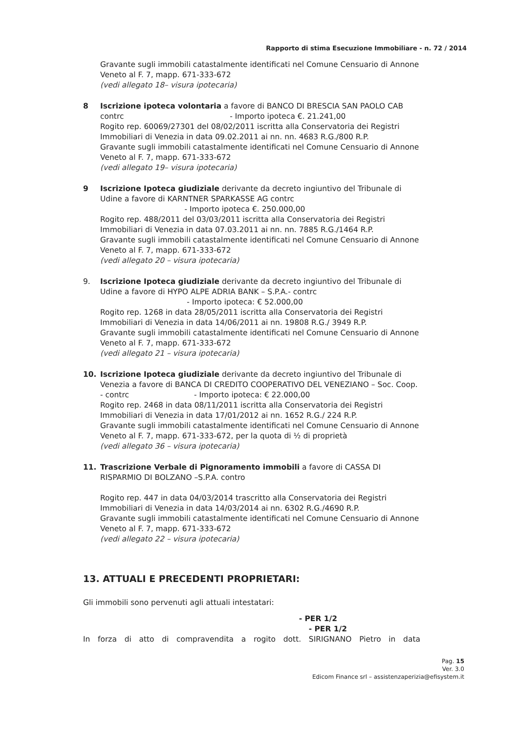Rapporto di stima Esecuzione Immobiliare - n. 72 / 2014
Gravante sugli immobili catastalmente identificati nel Comune Censuario di Annone Veneto al F. 7, mapp. 671-333-672
(vedi allegato 18– visura ipotecaria)
8 Iscrizione ipoteca volontaria a favore di BANCO DI BRESCIA SAN PAOLO CAB
contrc - Importo ipoteca €. 21.241,00
Rogito rep. 60069/27301 del 08/02/2011 iscritta alla Conservatoria dei Registri Immobiliari di Venezia in data 09.02.2011 ai nn. nn. 4683 R.G./800 R.P.
Gravante sugli immobili catastalmente identificati nel Comune Censuario di Annone Veneto al F. 7, mapp. 671-333-672
(vedi allegato 19– visura ipotecaria)
9 Iscrizione Ipoteca giudiziale derivante da decreto ingiuntivo del Tribunale di
Udine a favore di KARNTNER SPARKASSE AG contrc
- Importo ipoteca €. 250.000,00
Rogito rep. 488/2011 del 03/03/2011 iscritta alla Conservatoria dei Registri Immobiliari di Venezia in data 07.03.2011 ai nn. nn. 7885 R.G./1464 R.P.
Gravante sugli immobili catastalmente identificati nel Comune Censuario di Annone Veneto al F. 7, mapp. 671-333-672
(vedi allegato 20 – visura ipotecaria)
9. Iscrizione Ipoteca giudiziale derivante da decreto ingiuntivo del Tribunale di
Udine a favore di HYPO ALPE ADRIA BANK – S.P.A.- contrc
- Importo ipoteca: € 52.000,00
Rogito rep. 1268 in data 28/05/2011 iscritta alla Conservatoria dei Registri Immobiliari di Venezia in data 14/06/2011 ai nn. 19808 R.G./ 3949 R.P.
Gravante sugli immobili catastalmente identificati nel Comune Censuario di Annone Veneto al F. 7, mapp. 671-333-672
(vedi allegato 21 – visura ipotecaria)
10. Iscrizione Ipoteca giudiziale derivante da decreto ingiuntivo del Tribunale di
Venezia a favore di BANCA DI CREDITO COOPERATIVO DEL VENEZIANO – Soc. Coop. - contrc - Importo ipoteca: € 22.000,00
Rogito rep. 2468 in data 08/11/2011 iscritta alla Conservatoria dei Registri Immobiliari di Venezia in data 17/01/2012 ai nn. 1652 R.G./ 224 R.P.
Gravante sugli immobili catastalmente identificati nel Comune Censuario di Annone Veneto al F. 7, mapp. 671-333-672, per la quota di ½ di proprietà
(vedi allegato 36 – visura ipotecaria)
11. Trascrizione Verbale di Pignoramento immobili a favore di CASSA DI
RISPARMIO DI BOLZANO –S.P.A. contro
Rogito rep. 447 in data 04/03/2014 trascritto alla Conservatoria dei Registri Immobiliari di Venezia in data 14/03/2014 ai nn. 6302 R.G./4690 R.P.
Gravante sugli immobili catastalmente identificati nel Comune Censuario di Annone Veneto al F. 7, mapp. 671-333-672
(vedi allegato 22 – visura ipotecaria)
13. ATTUALI E PRECEDENTI PROPRIETARI:
Gli immobili sono pervenuti agli attuali intestatari:
- PER 1/2
- PER 1/2
In forza di atto di compravendita a rogito dott. SIRIGNANO Pietro in data
Pag. 15
Ver. 3.0
Edicom Finance srl – assistenzaperizia@efisystem.it